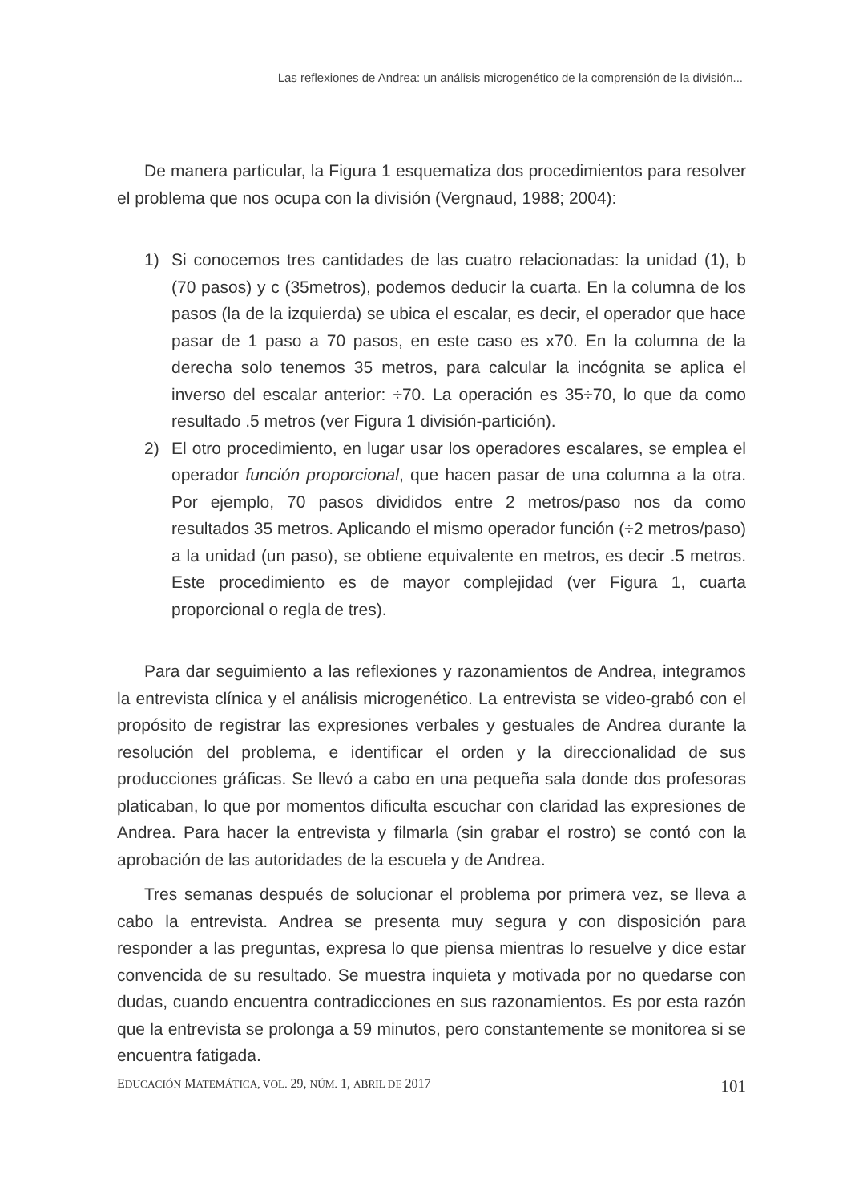Las reflexiones de Andrea: un análisis microgenético de la comprensión de la división...
De manera particular, la Figura 1 esquematiza dos procedimientos para resolver el problema que nos ocupa con la división (Vergnaud, 1988; 2004):
1) Si conocemos tres cantidades de las cuatro relacionadas: la unidad (1), b (70 pasos) y c (35metros), podemos deducir la cuarta. En la columna de los pasos (la de la izquierda) se ubica el escalar, es decir, el operador que hace pasar de 1 paso a 70 pasos, en este caso es x70. En la columna de la derecha solo tenemos 35 metros, para calcular la incógnita se aplica el inverso del escalar anterior: ÷70. La operación es 35÷70, lo que da como resultado .5 metros (ver Figura 1 división-partición).
2) El otro procedimiento, en lugar usar los operadores escalares, se emplea el operador función proporcional, que hacen pasar de una columna a la otra. Por ejemplo, 70 pasos divididos entre 2 metros/paso nos da como resultados 35 metros. Aplicando el mismo operador función (÷2 metros/paso) a la unidad (un paso), se obtiene equivalente en metros, es decir .5 metros. Este procedimiento es de mayor complejidad (ver Figura 1, cuarta proporcional o regla de tres).
Para dar seguimiento a las reflexiones y razonamientos de Andrea, integramos la entrevista clínica y el análisis microgenético. La entrevista se video-grabó con el propósito de registrar las expresiones verbales y gestuales de Andrea durante la resolución del problema, e identificar el orden y la direccionalidad de sus producciones gráficas. Se llevó a cabo en una pequeña sala donde dos profesoras platicaban, lo que por momentos dificulta escuchar con claridad las expresiones de Andrea. Para hacer la entrevista y filmarla (sin grabar el rostro) se contó con la aprobación de las autoridades de la escuela y de Andrea.
Tres semanas después de solucionar el problema por primera vez, se lleva a cabo la entrevista. Andrea se presenta muy segura y con disposición para responder a las preguntas, expresa lo que piensa mientras lo resuelve y dice estar convencida de su resultado. Se muestra inquieta y motivada por no quedarse con dudas, cuando encuentra contradicciones en sus razonamientos. Es por esta razón que la entrevista se prolonga a 59 minutos, pero constantemente se monitorea si se encuentra fatigada.
EDUCACIÓN MATEMÁTICA, VOL. 29, NÚM. 1, ABRIL DE 2017 101